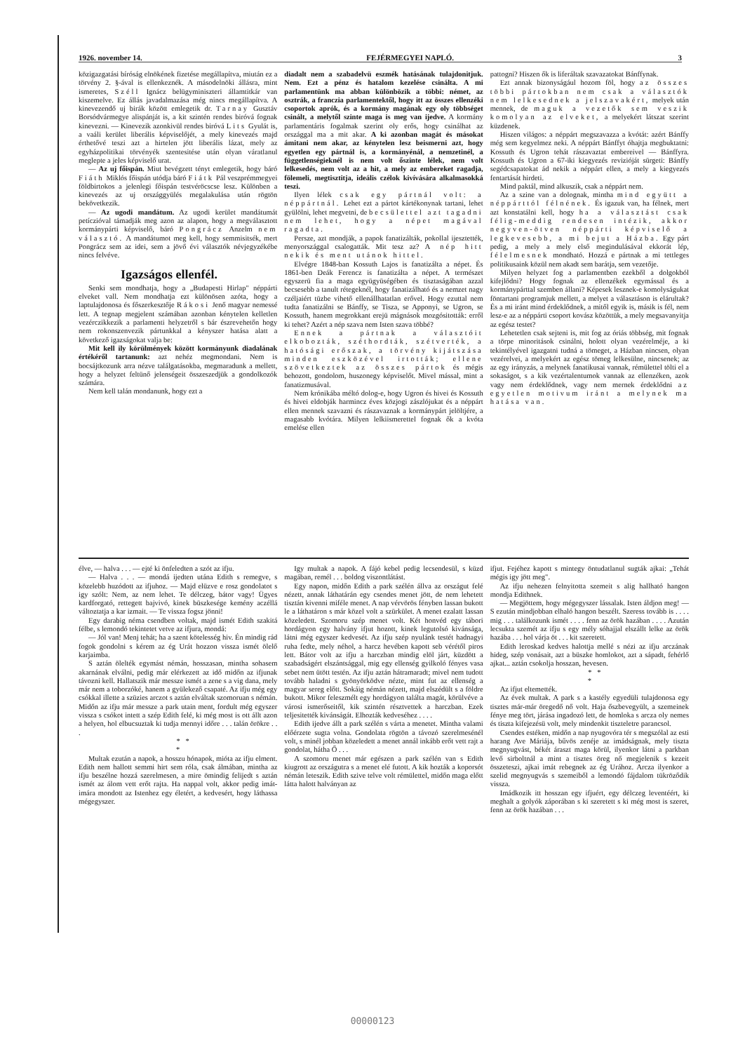1926. november 14. FEJÉRMEGYEI NAPLÓ. 3
közigazgatási bíróság elnökének fizetése megállapítva, miután ez a törvény 2. §-ával is ellenkeznék. A másodelnöki állásra, mint ismeretes, Széll Ignácz belügyminiszteri államtitkár van kiszemelve. Ez állás javadalmazása még nincs megállapítva. A kinevezendő uj birák között emlegetik dr. Tarnay Gusztáv Borsódvármegye alispánját is, a kit szintén rendes biróvá fognak kinevezni. — Kinevezik azonkivül rendes biróvá Lits Gyulát is, a vaáli kerület liberális képviselőjét, a mely kinevezés majd érthetővé teszi azt a hirtelen jött liberális lázat, mely az egyházpolitikai törvényék szentesitése után olyan váratlanul meglepte a jeles képviselő urat.
— Az uj főispán. Miut bevégzett tényt emlegetik, hogy báró Fiáth Miklós főispán utódja báró Fiátk Pál veszprémmegyei földbirtokos a jelenlegi főispán testvéröcscse lesz. Különben a kinevezés az uj országgyülés megalakulása után rögtön bekövetkezik.
— Az ugodi mandátum. Az ugodi kerület mandátumát petíczióval támadják meg azon az alapon, hogy a megválasztott kormánypárti képviselő, báró Pongrácz Anzelm nem választó. A mandátumot meg kell, hogy semmisitsék, mert Pongrácz sem az idei, sem a jövő évi választók névjegyzékébe nincs felvéve.
Igazságos ellenfél.
Senki sem mondhatja, hogy a „Budapesti Hirlap" néppárti elveket vall. Nem mondhatja ezt különösen azóta, hogy a laptulajdonosa és főszerkesztője Rákosi Jenő magyar nemessé lett. A tegnap megjelent számában azonban kénytelen kelletlen vezérczikkezik a parlamenti helyzetről s bár észrevehetőn hogy nem rokonszenvezik pártunkkal a kényszer hatása alatt a következő igazságokat valja be:
Mit kell ily körülmények között kormányunk diadalának értékéről tartanunk: azt nehéz megmondani. Nem is bocsájtkozunk arra nézve találgatásokba, megmaradunk a mellett, hogy a helyzet feltünő jelenségeit összeszedjük a gondolkozók számára.
Nem kell talán mondanunk, hogy ezt a
diadalt nem a szabadelvü eszmék hatásának tulajdonitjuk. Nem. Ezt a pénz és hatalom kezelése csinálta. A mi parlamentünk ma abban különbözik a többi: német, az osztrák, a franczia parlamentektől, hogy itt az összes ellenzéki csoportok aprók, és a kormány magának egy oly többséget csinált, a melytől szinte maga is meg van ijedve. A kormány parlamentáris fogalmak szerint oly erős, hogy csinálhat az országgal ma a mit akar. A ki azonban magát és másokat ámitani nem akar, az kénytelen lesz beismerni azt, hogy egyetlen egy pártnál is, a kormányénál, a nemzetinél, a függetlenségieknél is nem volt őszinte lélek, nem volt lelkesedés, nem volt az a hit, a mely az embereket ragadja, fölemeli, megtisztitja, ideális czélok kivívására alkalmasokká teszi.
Ilyen lélek csak egy pártnál volt: a néppártnál. Lehet ezt a pártot kártékonynak tartani, lehet gyülölni, lehet megvetni, de becsülettel azt tagadni nem lehet, hogy a népet magával ragadta.
Persze, azt mondják, a papok fanatizálták, pokollal ijesztették, menyországgal csalogatták. Mit tesz az? A nép hitt nekik és ment utánok hittel.
Elvégre 1848-ban Kossuth Lajos is fanatizálta a népet. És 1861-ben Deák Ferencz is fanatizálta a népet. A természet egyszerü fia a maga együgyüségében és tisztaságában azzal becsesebb a tanult rétegeknél, hogy fanatizálható és a nemzet nagy czéljaiért tüzbe vihető ellenállhatatlan erővel. Hogy ezuttal nem tudta fanatizálni se Bánffy, se Tisza, se Apponyi, se Ugron, se Kossuth, hanem megrokkant erejü mágnások mozgósitották: erről ki tehet? Azért a nép szava nem Isten szava többé?
Ennek a pártnak a választóit elkobozták, széthordták, szétverték, a hatósági erőszak, a törvény kijátszása minden eszközével irtották; ellene szövetkeztek az összes pártok és mégis behozott, gondolom, huszonegy képviselőt. Mivel mással, mint a fanatizmusával.
Nem krónikába méltó dolog-e, hogy Ugron és hivei és Kossuth és hivei eldobják harmincz éves közjogi zászlójukat és a néppárt ellen mennek szavazni és rászavaznak a kormánypárt jelöltjére, a magasabb kvótára. Milyen lelkiismerettel fognak ők a kvóta emelése ellen
pattogni? Hiszen ők is liferáltak szavazatokat Bánffynak.
Ezt annak bizonyságául hozom föl, hogy az összes többi pártokban nem csak a választók nem lelkesednek a jelszavakért, melyek után mennek, de maguk a vezetők sem veszik komolyan az elveket, a melyekért látszat szerint küzdenek.
Hiszen világos: a néppárt megszavazza a kvótát: azért Bánffy még sem kegyelmez neki. A néppárt Bánffyt óhajtja megbuktatni: Kossuth és Ugron tehát rászavaztat embereivel — Bánffyra. Kossuth és Ugron a 67-iki kiegyezés revizióját sürgeti: Bánffy segédcsapatokat ád nekik a néppárt ellen, a mely a kiegyezés fentartását hirdeti.
Mind paktál, mind alkuszik, csak a néppárt nem.
Az a szine van a dolognak, mintha mind együtt a néppárttól félnének. És igazuk van, ha félnek, mert azt konstatálni kell, hogy ha a választást csak félig-meddig rendesen intézik, akkor negyven-ötven néppárti képviselő a legkevesebb, a mi bejut a Házba. Egy párt pedig, a mely a mely első megindulásával ekkorát lép, félelmesnek mondható. Hozzá e pártnak a mi tettleges politikusaink közül nem akadt sem barátja, sem vezetője.
Milyen helyzet fog a parlamentben ezekből a dolgokból kifejlődni? Hogy fognak az ellenzékek egymással és a kormánypárttal szemben állani? Képesek lesznek-e komolyságukat föntartani programjuk mellett, a melyet a választáson is elárultak? És a mi iránt mind érdeklődnek, a mitől egyik is, másik is fél, nem lesz-e az a néppárti csoport kovász közöttük, a mely megsavanyitja az egész testet?
Lehetetlen csak sejteni is, mit fog az óriás többség, mit fognak a törpe minoritások csinálni, holott olyan vezérelméje, a ki tekintélyével igazgatni tudná a tömeget, a Házban nincsen, olyan vezérelvei, a melyekért az egész tömeg lelkesülne, nincsenek; az az egy irányzás, a melynek fanatikusai vannak, rémülettel tölti el a sokaságot, s a kik vezértalentumok vannak az ellenzéken, azok vagy nem érdeklődnek, vagy nem mernek érdeklődni az egyetlen motivum iránt a melynek ma hatása van.
élve, — halva . . . — ejté ki önfeledten a szót az ifju.
— Halva . . . — mondá ijedten utána Edith s remegve, s közelebb huzódott az ifjuhoz. — Majd elüzve e rosz gondolatot s igy szólt: Nem, az nem lehet. Te délczeg, bátor vagy! Ügyes kardforgató, rettegett bajvivó, kinek büszkesége kemény aczéllá változtatja a kar izmait. — Te vissza fogsz jönni!
Egy darabig néma csendben voltak, majd ismét Edith szakitá félbe, s lemondó tekintetet vetve az ifjura, mondá:
— Jól van! Menj tehát; ha a szent kötelesség hiv. Én mindig rád fogok gondolni s kérem az ég Urát hozzon vissza ismét ölelő karjaimba.
S aztán ölelték egymást némán, hosszasan, mintha sohasem akarnának elválni, pedig már elérkezett az idő midőn az ifjunak távozni kell. Hallatszik már messze ismét a zene s a vig dana, mely már nem a toborzóké, hanem a gyülekező csapaté. Az ifju még egy csókkal illette a szüzies arczot s aztán elváltak szomoruan s némán. Midőn az ifju már messze a park utain ment, fordult még egyszer vissza s csókot intett a szép Edith felé, ki még most is ott állt azon a helyen, hol elbucsuztak ki tudja mennyi időre . . . talán örökre . . .
* *
*
Multak ezután a napok, a hosszu hónapok, mióta az ifju elment. Edith nem hallott semmi hirt sem róla, csak álmában, mintha az ifju beszélne hozzá szerelmesen, a mire ömindig felijedt s aztán ismét az álom vett erőt rajta. Ha nappal volt, akkor pedig imát-imára mondott az Istenhez egy életért, a kedvesért, hogy láthassa mégegyszer.
Igy multak a napok. A fájó kebel pedig lecsendesül, s küzd magában, remél . . . boldog viszontlátást.
Egy napon, midőn Edith a park szélén állva az országut felé nézett, annak láthatárán egy csendes menet jött, de nem lehetett tisztán kivenni miféle menet. A nap vérvörös fényben lassan bukott le a láthatáron s már közel volt a szürkület. A menet ezalatt lassan közeledett. Szomoru szép menet volt. Két honvéd egy tábori hordágyon egy halvány ifjut hozott, kinek legutolsó kivánsága, látni még egyszer kedvesét. Az ifju szép nyulánk testét hadnagyi ruha fedte, mely néhol, a harcz hevében kapott seb vérétől piros lett. Bátor volt az ifju a harczban mindig elöl járt, küzdött a szabadságért elszántsággal, mig egy ellenség gyilkoló fényes vasa sebet nem ütött testén. Az ifju aztán hátramaradt; mivel nem tudott tovább haladni s gyönyörködve nézte, mint fut az ellenség a magyar sereg előtt. Sokáig némán nézett, majd elszédült s a földre bukott. Mikor feleszmélt egy hordágyon találta magát, körülvéve a városi ismerőseitől, kik szintén résztvettek a harczban. Ezek teljesitették kivánságát. Elhozták kedveséhez . . . .
Edith ijedve állt a park szélén s várta a menetet. Mintha valami előérzete sugta volna. Gondolata rögtön a távozó szerelmesénél volt, s minél jobban közeledett a menet annál inkább erőt vett rajt a gondolat, hátha Ő . . .
A szomoru menet már egészen a park szélén van s Edith kiugrott az országutra s a menet elé futott. A kik hozták a koporsót némán leteszik. Edith szive telve volt rémülettel, midőn maga előtt látta halott halványan az
ifjut. Fejéhez kapott s mintegy öntudatlanul sugták ajkai: „Tehát mégis igy jött meg".
Az ifju nehezen felnyitotta szemeit s alig hallható hangon mondja Edithnek.
— Megjöttem, hogy mégegyszer lássalak. Isten áldjon meg! — S ezután mindjobban elhaló hangon beszélt. Szeress tovább is . . . . mig . . . találkozunk ismét . . . . fenn az örök hazában . . . . Azután lecsukta szemét az ifju s egy mély sóhajjal elszállt lelke az örök hazába . . . hol várja öt . . . kit szeretett.
Edith leroskad kedves halottja mellé s nézi az ifju arczának hideg, szép vonásait, azt a büszke homlokot, azt a sápadt, fehérlő ajkat... aztán csokolja hosszan, hevesen.
* *
*
Az ifjut eltemették.
Az évek multak. A park s a kastély egyedüli tulajdonosa egy tisztes már-már öregedő nő volt. Haja őszbevegyült, a szemeinek fénye meg tört, járása ingadozó lett, de homloka s arcza oly nemes és tiszta kifejezésü volt, mely mindenkit tiszteletre parancsol.
Csendes estéken, midőn a nap nyugovóra tér s megszólal az esti harang Ave Máriája, bűvös zenéje az imádságnak, mely tiszta megnyugvást, békét áraszt maga körül, ilyenkor látni a parkban levő sirboltnál a mint a tisztes öreg nő megjelenik s kezeit összeteszi, ajkai imát rebegnek az ég Urához. Arcza ilyenkor a szelid megnyugvás s szemeiből a lemondó fájdalom tükröződik vissza.
Imádkozik itt hosszan egy ifjuért, egy délczeg leventéért, ki meghalt a golyók záporában s ki szeretett s ki még most is szeret, fenn az örök hazában . . .
00000123